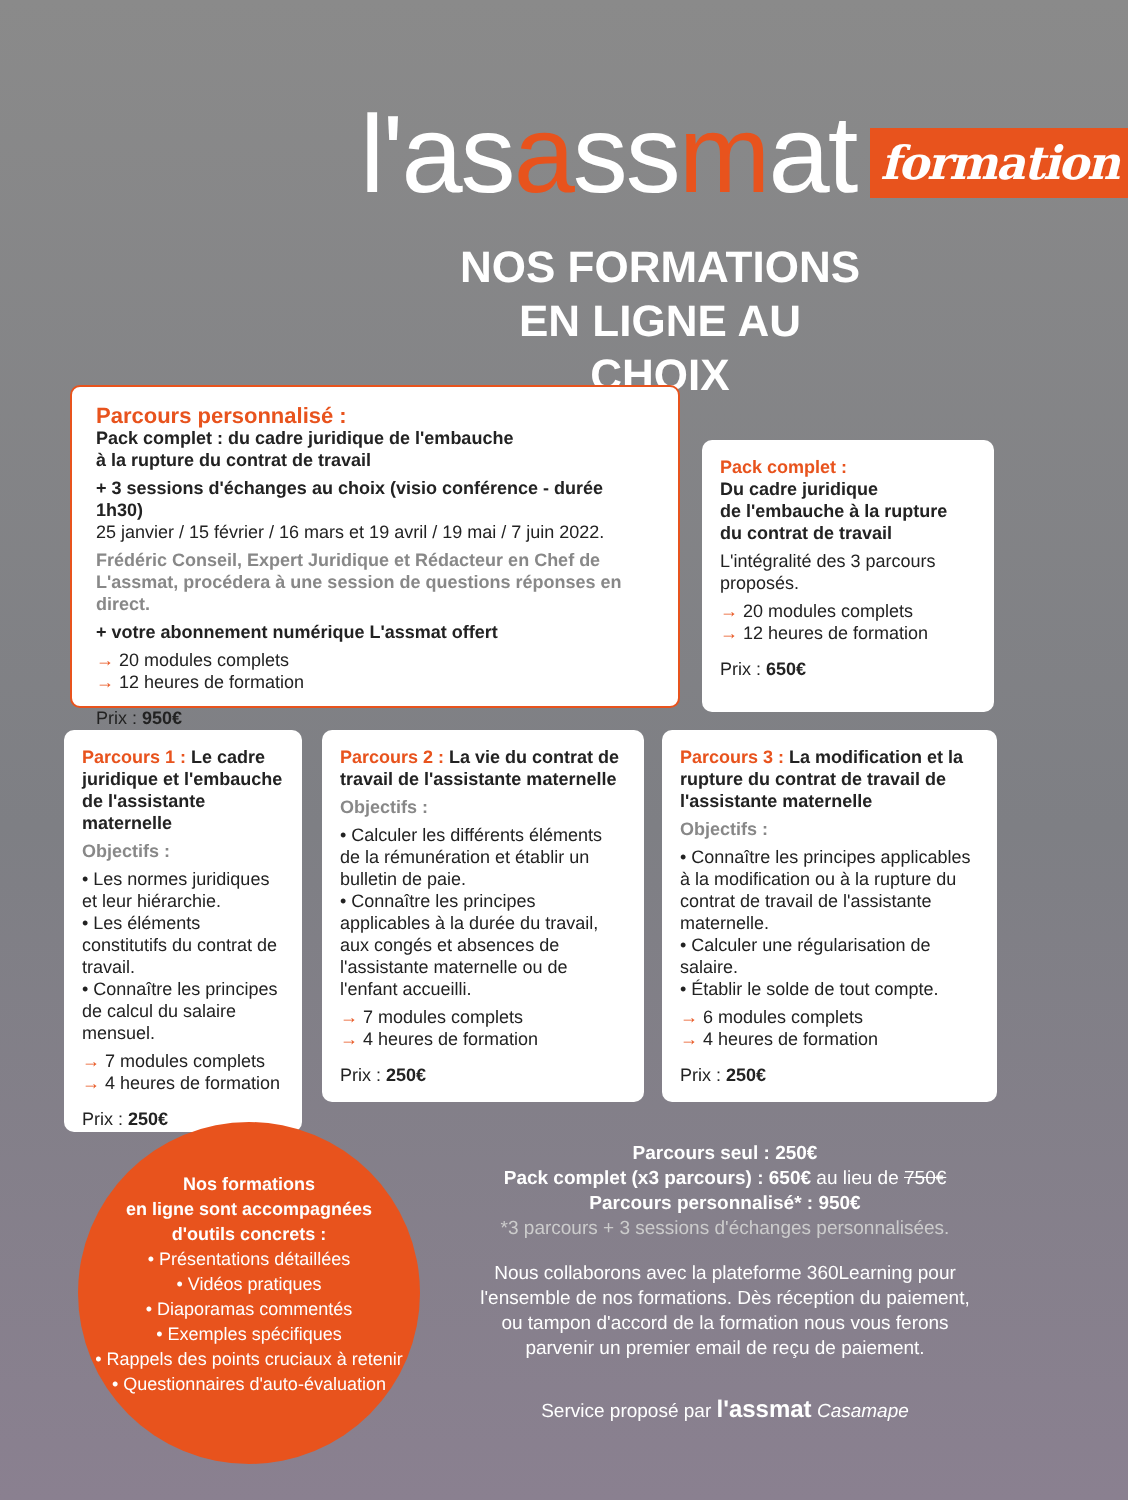l'asassmat formation
NOS FORMATIONS EN LIGNE AU CHOIX
Parcours personnalisé :
Pack complet : du cadre juridique de l'embauche
à la rupture du contrat de travail
+ 3 sessions d'échanges au choix (visio conférence - durée 1h30)
25 janvier / 15 février / 16 mars et 19 avril / 19 mai / 7 juin 2022.
Frédéric Conseil, Expert Juridique et Rédacteur en Chef de L'assmat, procédera à une session de questions réponses en direct.
+ votre abonnement numérique L'assmat offert
→ 20 modules complets
→ 12 heures de formation
Prix : 950€
Pack complet :
Du cadre juridique
de l'embauche à la rupture
du contrat de travail
L'intégralité des 3 parcours proposés.
→ 20 modules complets
→ 12 heures de formation
Prix : 650€
Parcours 1 : Le cadre juridique et l'embauche de l'assistante maternelle
Objectifs :
• Les normes juridiques et leur hiérarchie.
• Les éléments constitutifs du contrat de travail.
• Connaître les principes de calcul du salaire mensuel.
→ 7 modules complets
→ 4 heures de formation
Prix : 250€
Parcours 2 : La vie du contrat de travail de l'assistante maternelle
Objectifs :
• Calculer les différents éléments de la rémunération et établir un bulletin de paie.
• Connaître les principes applicables à la durée du travail, aux congés et absences de l'assistante maternelle ou de l'enfant accueilli.
→ 7 modules complets
→ 4 heures de formation
Prix : 250€
Parcours 3 : La modification et la rupture du contrat de travail de l'assistante maternelle
Objectifs :
• Connaître les principes applicables à la modification ou à la rupture du contrat de travail de l'assistante maternelle.
• Calculer une régularisation de salaire.
• Établir le solde de tout compte.
→ 6 modules complets
→ 4 heures de formation
Prix : 250€
Nos formations
en ligne sont accompagnées
d'outils concrets :
• Présentations détaillées
• Vidéos pratiques
• Diaporamas commentés
• Exemples spécifiques
• Rappels des points cruciaux à retenir
• Questionnaires d'auto-évaluation
Parcours seul : 250€
Pack complet (x3 parcours) : 650€ au lieu de 750€
Parcours personnalisé* : 950€
*3 parcours + 3 sessions d'échanges personnalisées.
Nous collaborons avec la plateforme 360Learning pour l'ensemble de nos formations. Dès réception du paiement, ou tampon d'accord de la formation nous vous ferons parvenir un premier email de reçu de paiement.
Service proposé par l'assmat Casamape